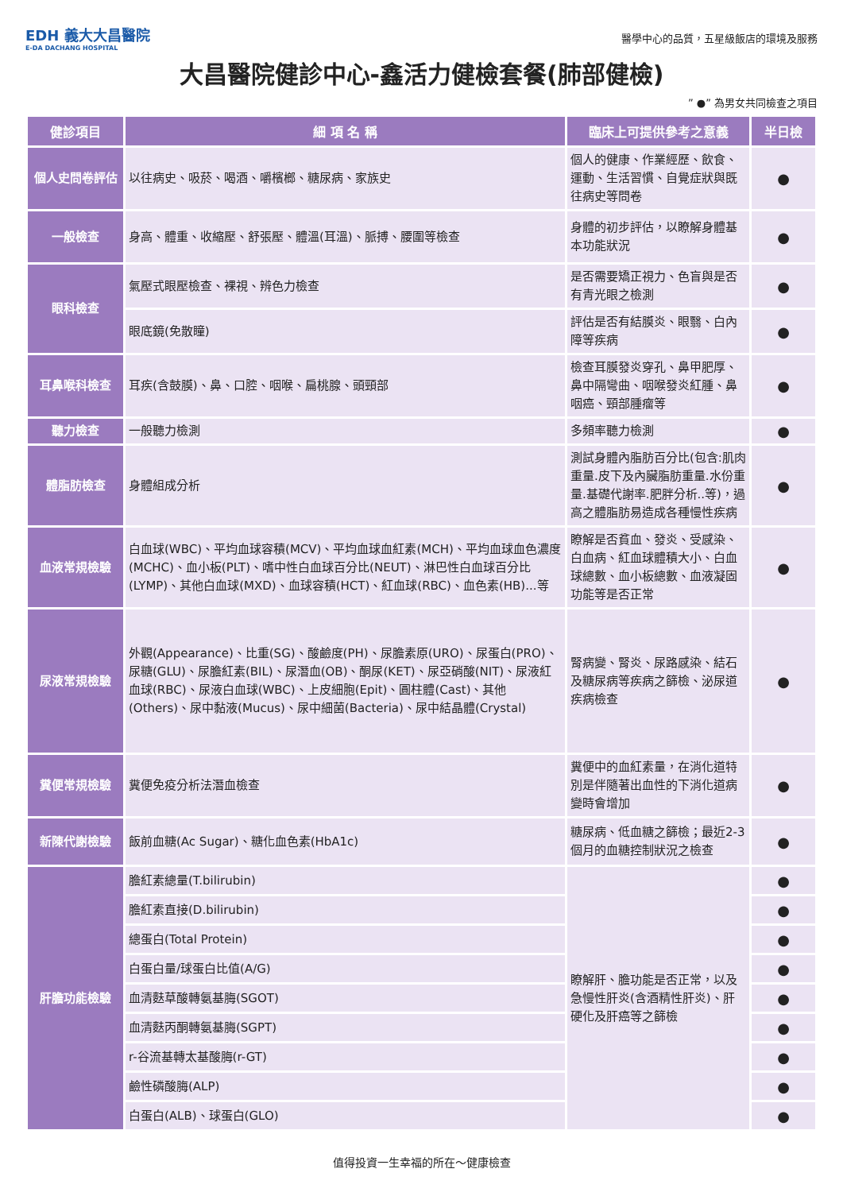EDH 義大大昌醫院
E-DA DACHANG HOSPITAL
醫學中心的品質，五星級飯店的環境及服務
大昌醫院健診中心-鑫活力健檢套餐(肺部健檢)
” ●” 為男女共同檢查之項目
| 健診項目 | 細 項 名 稱 | 臨床上可提供參考之意義 | 半日檢 |
| --- | --- | --- | --- |
| 個人史問卷評估 | 以往病史、吸菸、喝酒、嚼檳榔、糖尿病、家族史 | 個人的健康、作業經歷、飲食、運動、生活習慣、自覺症狀與既往病史等問卷 | ● |
| 一般檢查 | 身高、體重、收縮壓、舒張壓、體溫(耳溫)、脈搏、腰圍等檢查 | 身體的初步評估，以瞭解身體基本功能狀況 | ● |
| 眼科檢查 | 氣壓式眼壓檢查、裸視、辨色力檢查 | 是否需要矯正視力、色盲與是否有青光眼之檢測 | ● |
| | 眼底鏡(免散瞳) | 評估是否有結膜炎、眼翳、白內障等疾病 | ● |
| 耳鼻喉科檢查 | 耳疾(含鼓膜)、鼻、口腔、咽喉、扁桃腺、頭頸部 | 檢查耳膜發炎穿孔、鼻甲肥厚、鼻中隔彎曲、咽喉發炎紅腫、鼻咽癌、頸部腫瘤等 | ● |
| 聽力檢查 | 一般聽力檢測 | 多頻率聽力檢測 | ● |
| 體脂肪檢查 | 身體組成分析 | 測試身體內脂肪百分比(包含:肌肉重量.皮下及內臟脂肪重量.水份重量.基礎代謝率.肥胖分析..等)，過高之體脂肪易造成各種慢性疾病 | ● |
| 血液常規檢驗 | 白血球(WBC)、平均血球容積(MCV)、平均血球血紅素(MCH)、平均血球血色濃度(MCHC)、血小板(PLT)、嗜中性白血球百分比(NEUT)、淋巴性白血球百分比(LYMP)、其他白血球(MXD)、血球容積(HCT)、紅血球(RBC)、血色素(HB)...等 | 瞭解是否貧血、發炎、受感染、白血病、紅血球體積大小、白血球總數、血小板總數、血液凝固功能等是否正常 | ● |
| 尿液常規檢驗 | 外觀(Appearance)、比重(SG)、酸鹼度(PH)、尿膽素原(URO)、尿蛋白(PRO)、尿糖(GLU)、尿膽紅素(BIL)、尿潛血(OB)、酮尿(KET)、尿亞硝酸(NIT)、尿液紅血球(RBC)、尿液白血球(WBC)、上皮細胞(Epit)、圓柱體(Cast)、其他(Others)、尿中黏液(Mucus)、尿中細菌(Bacteria)、尿中結晶體(Crystal) | 腎病變、腎炎、尿路感染、結石及糖尿病等疾病之篩檢、泌尿道疾病檢查 | ● |
| 糞便常規檢驗 | 糞便免疫分析法潛血檢查 | 糞便中的血紅素量，在消化道特別是伴隨著出血性的下消化道病變時會增加 | ● |
| 新陳代謝檢驗 | 飯前血糖(Ac Sugar)、糖化血色素(HbA1c) | 糖尿病、低血糖之篩檢；最近2-3個月的血糖控制狀況之檢查 | ● |
| 肝膽功能檢驗 | 膽紅素總量(T.bilirubin) | 瞭解肝、膽功能是否正常，以及急慢性肝炎(含酒精性肝炎)、肝硬化及肝癌等之篩檢 | ● |
| | 膽紅素直接(D.bilirubin) | | ● |
| | 總蛋白(Total Protein) | | ● |
| | 白蛋白量/球蛋白比值(A/G) | | ● |
| | 血清麩草酸轉氨基脢(SGOT) | | ● |
| | 血清麩丙酮轉氨基脢(SGPT) | | ● |
| | r-谷流基轉太基酸脢(r-GT) | | ● |
| | 鹼性磷酸脢(ALP) | | ● |
| | 白蛋白(ALB)、球蛋白(GLO) | | ● |
值得投資一生幸福的所在～健康檢查